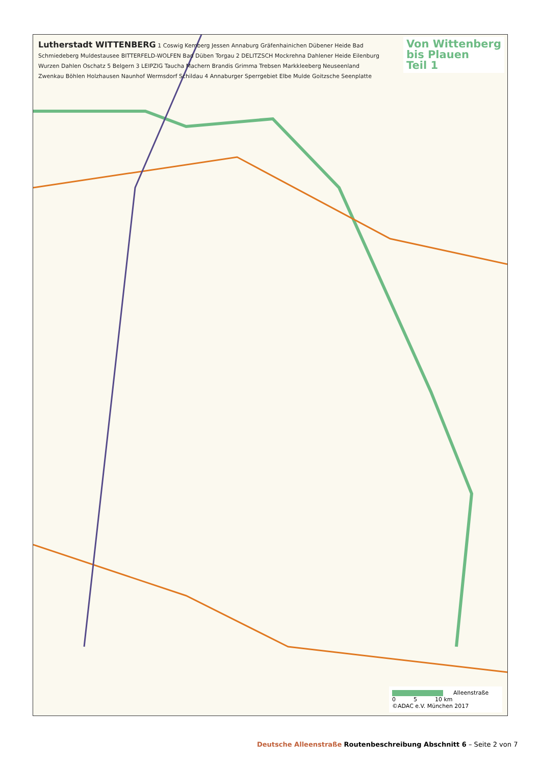Von Wittenberg
bis Plauen
Teil 1
Lutherstadt WITTENBERG 1 Coswig Kemberg Jessen Annaburg Gräfenhainichen Dübener Heide Bad Schmiedeberg Muldestausee BITTERFELD-WOLFEN Bad Düben Torgau 2 DELITZSCH Mockrehna Dahlener Heide Eilenburg Wurzen Dahlen Oschatz 5 Belgern 3 LEIPZIG Taucha Machern Brandis Grimma Trebsen Markkleeberg Neuseenland Zwenkau Böhlen Holzhausen Naunhof Wermsdorf Schildau 4 Annaburger Sperrgebiet Elbe Mulde Goitzsche Seenplatte
Alleenstraße
0 5 10 km
©ADAC e.V. München 2017
Deutsche Alleenstraße Routenbeschreibung Abschnitt 6 – Seite 2 von 7